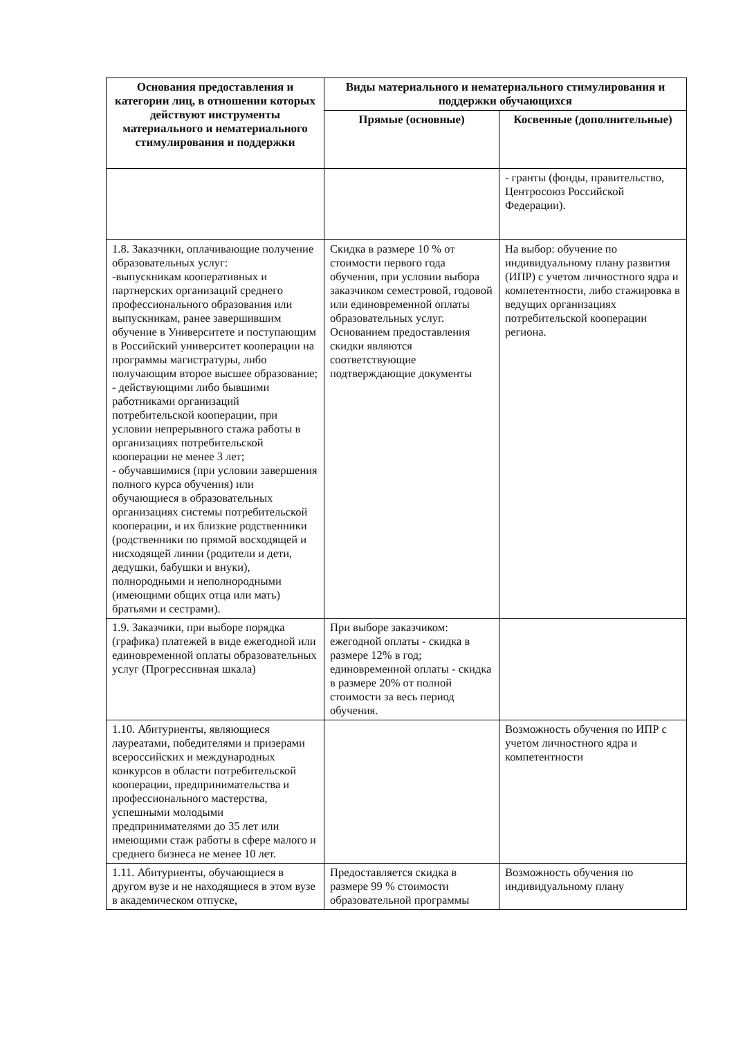| Основания предоставления и категории лиц, в отношении которых действуют инструменты материального и нематериального стимулирования и поддержки | Виды материального и нематериального стимулирования и поддержки обучающихся | |
| --- | --- | --- |
| | Прямые (основные) | Косвенные (дополнительные) |
| | | - гранты (фонды, правительство, Центросоюз Российской Федерации). |
| 1.8. Заказчики, оплачивающие получение образовательных услуг: -выпускникам кооперативных и партнерских организаций среднего профессионального образования или выпускникам, ранее завершившим обучение в Университете и поступающим в Российский университет кооперации на программы магистратуры, либо получающим второе высшее образование; - действующими либо бывшими работниками организаций потребительской кооперации, при условии непрерывного стажа работы в организациях потребительской кооперации не менее 3 лет; - обучавшимися (при условии завершения полного курса обучения) или обучающиеся в образовательных организациях системы потребительской кооперации, и их близкие родственники (родственники по прямой восходящей и нисходящей линии (родители и дети, дедушки, бабушки и внуки), полнородными и неполнородными (имеющими общих отца или мать) братьями и сестрами). | Скидка в размере 10 % от стоимости первого года обучения, при условии выбора заказчиком семестровой, годовой или единовременной оплаты образовательных услуг. Основанием предоставления скидки являются соответствующие подтверждающие документы | На выбор: обучение по индивидуальному плану развития (ИПР) с учетом личностного ядра и компетентности, либо стажировка в ведущих организациях потребительской кооперации региона. |
| 1.9. Заказчики, при выборе порядка (графика) платежей в виде ежегодной или единовременной оплаты образовательных услуг (Прогрессивная шкала) | При выборе заказчиком: ежегодной оплаты - скидка в размере 12% в год; единовременной оплаты - скидка в размере 20% от полной стоимости за весь период обучения. | |
| 1.10. Абитуриенты, являющиеся лауреатами, победителями и призерами всероссийских и международных конкурсов в области потребительской кооперации, предпринимательства и профессионального мастерства, успешными молодыми предпринимателями до 35 лет или имеющими стаж работы в сфере малого и среднего бизнеса не менее 10 лет. | | Возможность обучения по ИПР с учетом личностного ядра и компетентности |
| 1.11. Абитуриенты, обучающиеся в другом вузе и не находящиеся в этом вузе в академическом отпуске, | Предоставляется скидка в размере 99 % стоимости образовательной программы | Возможность обучения по индивидуальному плану |